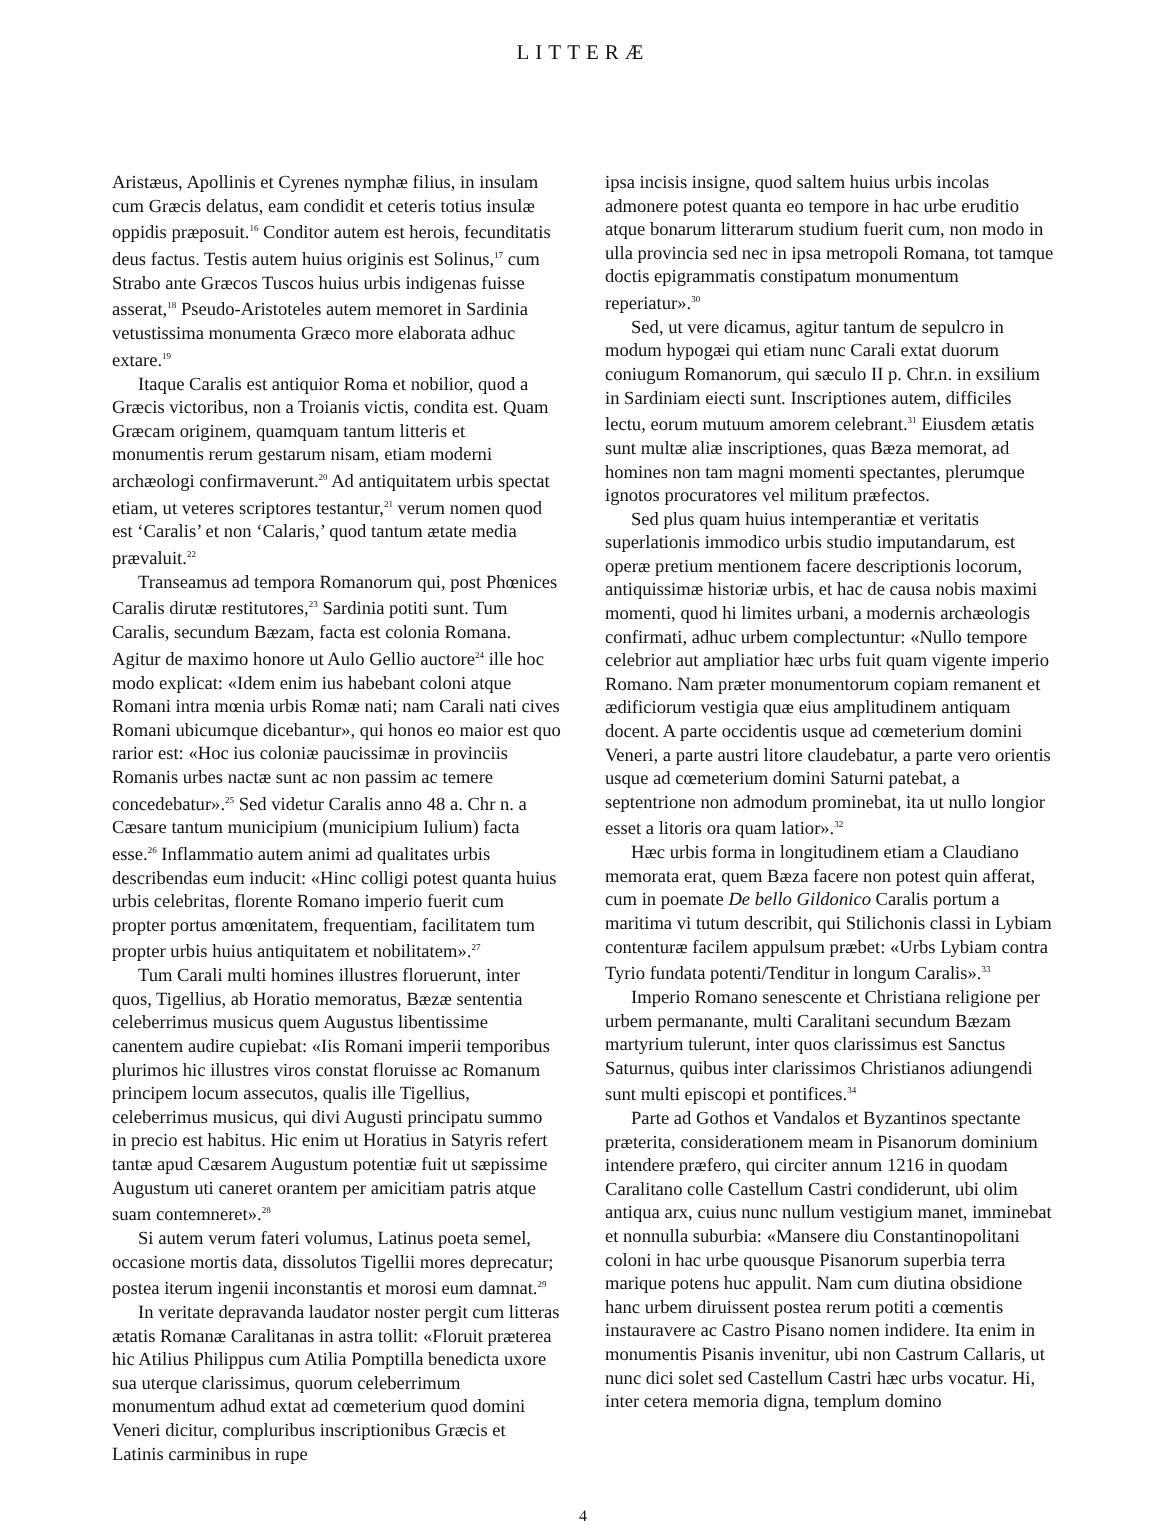LITTERÆ
Aristæus, Apollinis et Cyrenes nymphæ filius, in insulam cum Græcis delatus, eam condidit et ceteris totius insulæ oppidis præposuit.<sup>16</sup> Conditor autem est herois, fecunditatis deus factus. Testis autem huius originis est Solinus,<sup>17</sup> cum Strabo ante Græcos Tuscos huius urbis indigenas fuisse asserat,<sup>18</sup> Pseudo-Aristoteles autem memoret in Sardinia vetustissima monumenta Græco more elaborata adhuc extare.<sup>19</sup>
Itaque Caralis est antiquior Roma et nobilior, quod a Græcis victoribus, non a Troianis victis, condita est. Quam Græcam originem, quamquam tantum litteris et monumentis rerum gestarum nisam, etiam moderni archæologi confirmaverunt.<sup>20</sup> Ad antiquitatem urbis spectat etiam, ut veteres scriptores testantur,<sup>21</sup> verum nomen quod est ‘Caralis’ et non ‘Calaris,’ quod tantum ætate media prævaluit.<sup>22</sup>
Transeamus ad tempora Romanorum qui, post Phœnices Caralis dirutæ restitutores,<sup>23</sup> Sardinia potiti sunt. Tum Caralis, secundum Bæzam, facta est colonia Romana. Agitur de maximo honore ut Aulo Gellio auctore<sup>24</sup> ille hoc modo explicat: «Idem enim ius habebant coloni atque Romani intra mœnia urbis Romæ nati; nam Carali nati cives Romani ubicumque dicebantur», qui honos eo maior est quo rarior est: «Hoc ius coloniæ paucissimæ in provinciis Romanis urbes nactæ sunt ac non passim ac temere concedebatur».<sup>25</sup> Sed videtur Caralis anno 48 a. Chr n. a Cæsare tantum municipium (municipium Iulium) facta esse.<sup>26</sup> Inflammatio autem animi ad qualitates urbis describendas eum inducit: «Hinc colligi potest quanta huius urbis celebritas, florente Romano imperio fuerit cum propter portus amœnitatem, frequentiam, facilitatem tum propter urbis huius antiquitatem et nobilitatem».<sup>27</sup>
Tum Carali multi homines illustres floruerunt, inter quos, Tigellius, ab Horatio memoratus, Bæzæ sententia celeberrimus musicus quem Augustus libentissime canentem audire cupiebat: «Iis Romani imperii temporibus plurimos hic illustres viros constat floruisse ac Romanum principem locum assecutos, qualis ille Tigellius, celeberrimus musicus, qui divi Augusti principatu summo in precio est habitus. Hic enim ut Horatius in Satyris refert tantæ apud Cæsarem Augustum potentiæ fuit ut sæpissime Augustum uti caneret orantem per amicitiam patris atque suam contemneret».<sup>28</sup>
Si autem verum fateri volumus, Latinus poeta semel, occasione mortis data, dissolutos Tigellii mores deprecatur; postea iterum ingenii inconstantis et morosi eum damnat.<sup>29</sup>
In veritate depravanda laudator noster pergit cum litteras ætatis Romanæ Caralitanas in astra tollit: «Floruit præterea hic Atilius Philippus cum Atilia Pomptilla benedicta uxore sua uterque clarissimus, quorum celeberrimum monumentum adhud extat ad cœmeterium quod domini Veneri dicitur, compluribus inscriptionibus Græcis et Latinis carminibus in rupe
ipsa incisis insigne, quod saltem huius urbis incolas admonere potest quanta eo tempore in hac urbe eruditio atque bonarum litterarum studium fuerit cum, non modo in ulla provincia sed nec in ipsa metropoli Romana, tot tamque doctis epigrammatis constipatum monumentum reperiatur».<sup>30</sup>
Sed, ut vere dicamus, agitur tantum de sepulcro in modum hypogæi qui etiam nunc Carali extat duorum coniugum Romanorum, qui sæculo II p. Chr.n. in exsilium in Sardiniam eiecti sunt. Inscriptiones autem, difficiles lectu, eorum mutuum amorem celebrant.<sup>31</sup> Eiusdem ætatis sunt multæ aliæ inscriptiones, quas Bæza memorat, ad homines non tam magni momenti spectantes, plerumque ignotos procuratores vel militum præfectos.
Sed plus quam huius intemperantiæ et veritatis superlationis immodico urbis studio imputandarum, est operæ pretium mentionem facere descriptionis locorum, antiquissimæ historiæ urbis, et hac de causa nobis maximi momenti, quod hi limites urbani, a modernis archæologis confirmati, adhuc urbem complectuntur: «Nullo tempore celebrior aut ampliatior hæc urbs fuit quam vigente imperio Romano. Nam præter monumentorum copiam remanent et ædificiorum vestigia quæ eius amplitudinem antiquam docent. A parte occidentis usque ad cœmeterium domini Veneri, a parte austri litore claudebatur, a parte vero orientis usque ad cœmeterium domini Saturni patebat, a septentrione non admodum prominebat, ita ut nullo longior esset a litoris ora quam latior».<sup>32</sup>
Hæc urbis forma in longitudinem etiam a Claudiano memorata erat, quem Bæza facere non potest quin afferat, cum in poemate De bello Gildonico Caralis portum a maritima vi tutum describit, qui Stilichonis classi in Lybiam contenturæ facilem appulsum præbet: «Urbs Lybiam contra Tyrio fundata potenti/Tenditur in longum Caralis».<sup>33</sup>
Imperio Romano senescente et Christiana religione per urbem permanante, multi Caralitani secundum Bæzam martyrium tulerunt, inter quos clarissimus est Sanctus Saturnus, quibus inter clarissimos Christianos adiungendi sunt multi episcopi et pontifices.<sup>34</sup>
Parte ad Gothos et Vandalos et Byzantinos spectante præterita, considerationem meam in Pisanorum dominium intendere præfero, qui circiter annum 1216 in quodam Caralitano colle Castellum Castri condiderunt, ubi olim antiqua arx, cuius nunc nullum vestigium manet, imminebat et nonnulla suburbia: «Mansere diu Constantinopolitani coloni in hac urbe quousque Pisanorum superbia terra marique potens huc appulit. Nam cum diutina obsidione hanc urbem diruissent postea rerum potiti a cœmentis instauravere ac Castro Pisano nomen indidere. Ita enim in monumentis Pisanis invenitur, ubi non Castrum Callaris, ut nunc dici solet sed Castellum Castri hæc urbs vocatur. Hi, inter cetera memoria digna, templum domino
4